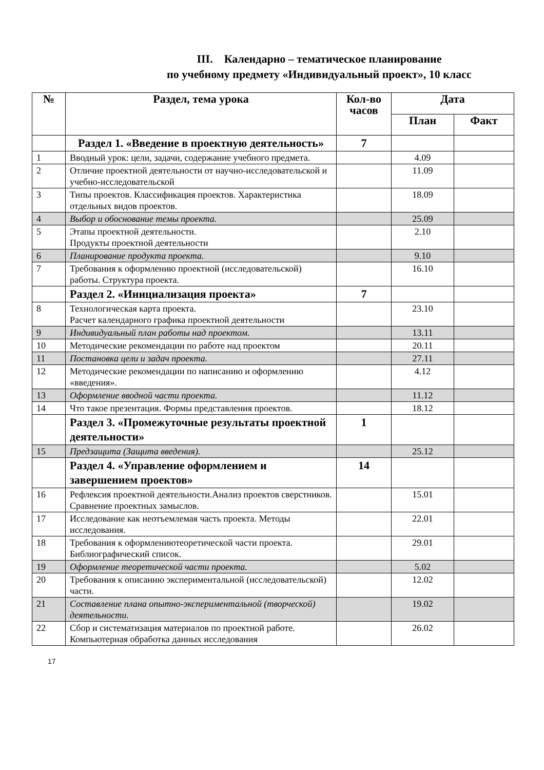III. Календарно – тематическое планирование
по учебному предмету «Индивидуальный проект», 10 класс
| № | Раздел, тема урока | Кол-во часов | Дата | |
| --- | --- | --- | --- | --- |
| | | | План | Факт |
| | Раздел 1. «Введение в проектную деятельность» | 7 | | |
| 1 | Вводный урок: цели, задачи, содержание учебного предмета. | | 4.09 | |
| 2 | Отличие проектной деятельности от научно-исследовательской и учебно-исследовательской | | 11.09 | |
| 3 | Типы проектов. Классификация проектов. Характеристика отдельных видов проектов. | | 18.09 | |
| 4 | Выбор и обоснование темы проекта. | | 25.09 | |
| 5 | Этапы проектной деятельности. Продукты проектной деятельности | | 2.10 | |
| 6 | Планирование продукта проекта. | | 9.10 | |
| 7 | Требования к оформлению проектной (исследовательской) работы. Структура проекта. | | 16.10 | |
| | Раздел 2. «Инициализация проекта» | 7 | | |
| 8 | Технологическая карта проекта. Расчет календарного графика проектной деятельности | | 23.10 | |
| 9 | Индивидуальный план работы над проектом. | | 13.11 | |
| 10 | Методические рекомендации по работе над проектом | | 20.11 | |
| 11 | Постановка цели и задач проекта. | | 27.11 | |
| 12 | Методические рекомендации по написанию и оформлению «введения». | | 4.12 | |
| 13 | Оформление вводной части проекта. | | 11.12 | |
| 14 | Что такое презентация. Формы представления проектов. | | 18.12 | |
| | Раздел 3. «Промежуточные результаты проектной деятельности» | 1 | | |
| 15 | Предзащита (Защита введения). | | 25.12 | |
| | Раздел 4. «Управление оформлением и завершением проектов» | 14 | | |
| 16 | Рефлексия проектной деятельности.Анализ проектов сверстников. Сравнение проектных замыслов. | | 15.01 | |
| 17 | Исследование как неотъемлемая часть проекта. Методы исследования. | | 22.01 | |
| 18 | Требования к оформлениютеоретической части проекта. Библиографический список. | | 29.01 | |
| 19 | Оформление теоретической части проекта. | | 5.02 | |
| 20 | Требования к описанию экспериментальной (исследовательской) части. | | 12.02 | |
| 21 | Составление плана опытно-экспериментальной (творческой) деятельности. | | 19.02 | |
| 22 | Сбор и систематизация материалов по проектной работе. Компьютерная обработка данных исследования | | 26.02 | |
17